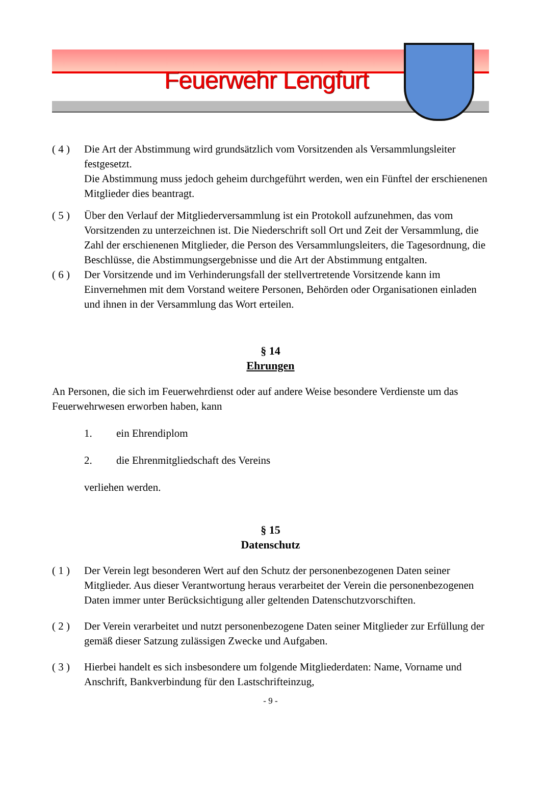Feuerwehr Lengfurt
( 4 ) Die Art der Abstimmung wird grundsätzlich vom Vorsitzenden als Versammlungsleiter festgesetzt.
Die Abstimmung muss jedoch geheim durchgeführt werden, wen ein Fünftel der erschienenen Mitglieder dies beantragt.
( 5 ) Über den Verlauf der Mitgliederversammlung ist ein Protokoll aufzunehmen, das vom Vorsitzenden zu unterzeichnen ist. Die Niederschrift soll Ort und Zeit der Versammlung, die Zahl der erschienenen Mitglieder, die Person des Versammlungsleiters, die Tagesordnung, die Beschlüsse, die Abstimmungsergebnisse und die Art der Abstimmung entgalten.
( 6 ) Der Vorsitzende und im Verhinderungsfall der stellvertretende Vorsitzende kann im Einvernehmen mit dem Vorstand weitere Personen, Behörden oder Organisationen einladen und ihnen in der Versammlung das Wort erteilen.
§ 14
Ehrungen
An Personen, die sich im Feuerwehrdienst oder auf andere Weise besondere Verdienste um das Feuerwehrwesen erworben haben, kann
1. ein Ehrendiplom
2. die Ehrenmitgliedschaft des Vereins
verliehen werden.
§ 15
Datenschutz
( 1 ) Der Verein legt besonderen Wert auf den Schutz der personenbezogenen Daten seiner Mitglieder. Aus dieser Verantwortung heraus verarbeitet der Verein die personenbezogenen Daten immer unter Berücksichtigung aller geltenden Datenschutzvorschiften.
( 2 ) Der Verein verarbeitet und nutzt personenbezogene Daten seiner Mitglieder zur Erfüllung der gemäß dieser Satzung zulässigen Zwecke und Aufgaben.
( 3 ) Hierbei handelt es sich insbesondere um folgende Mitgliederdaten: Name, Vorname und Anschrift, Bankverbindung für den Lastschrifteinzug,
- 9 -